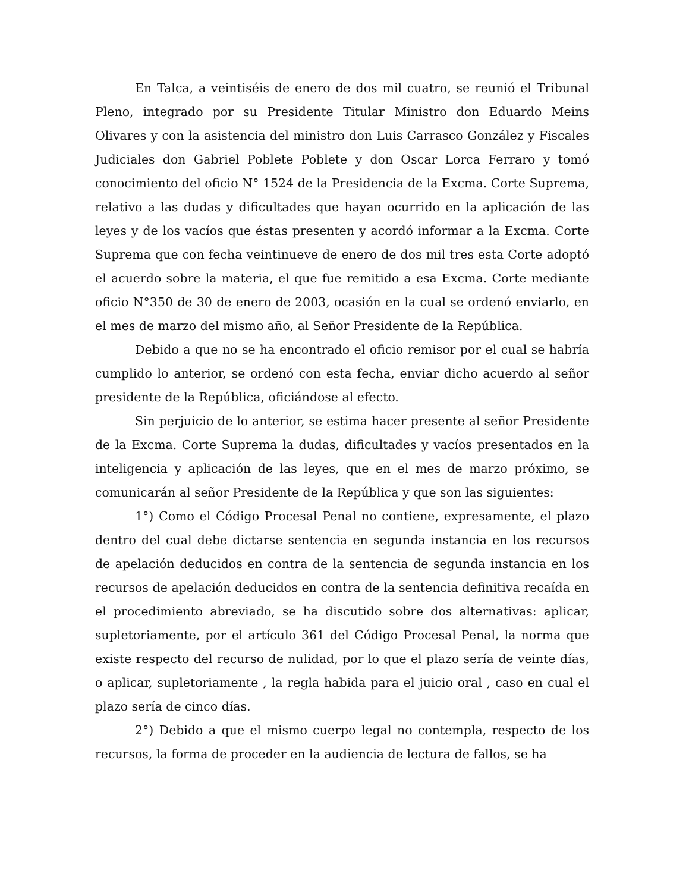En Talca, a veintiséis de enero de dos mil cuatro, se reunió el Tribunal Pleno, integrado por su Presidente Titular Ministro don Eduardo Meins Olivares y con la asistencia del ministro don Luis Carrasco González y Fiscales Judiciales don Gabriel Poblete Poblete y don Oscar Lorca Ferraro y tomó conocimiento del oficio N° 1524 de la Presidencia de la Excma. Corte Suprema, relativo a las dudas y dificultades que hayan ocurrido en la aplicación de las leyes y de los vacíos que éstas presenten y acordó informar a la Excma. Corte Suprema que con fecha veintinueve de enero de dos mil tres esta Corte adoptó el acuerdo sobre la materia, el que fue remitido a esa Excma. Corte mediante oficio N°350 de 30 de enero de 2003, ocasión en la cual se ordenó enviarlo, en el mes de marzo del mismo año, al Señor Presidente de la República.
Debido a que no se ha encontrado el oficio remisor por el cual se habría cumplido lo anterior, se ordenó con esta fecha, enviar dicho acuerdo al señor presidente de la República, oficiándose al efecto.
Sin perjuicio de lo anterior, se estima hacer presente al señor Presidente de la Excma. Corte Suprema la dudas, dificultades y vacíos presentados en la inteligencia y aplicación de las leyes, que en el mes de marzo próximo, se comunicarán al señor Presidente de la República y que son las siguientes:
1°) Como el Código Procesal Penal no contiene, expresamente, el plazo dentro del cual debe dictarse sentencia en segunda instancia en los recursos de apelación deducidos en contra de la sentencia de segunda instancia en los recursos de apelación deducidos en contra de la sentencia definitiva recaída en el procedimiento abreviado, se ha discutido sobre dos alternativas: aplicar, supletoriamente, por el artículo 361 del Código Procesal Penal, la norma que existe respecto del recurso de nulidad, por lo que el plazo sería de veinte días, o aplicar, supletoriamente , la regla habida para el juicio oral , caso en cual el plazo sería de cinco días.
2°) Debido a que el mismo cuerpo legal no contempla, respecto de los recursos, la forma de proceder en la audiencia de lectura de fallos, se ha